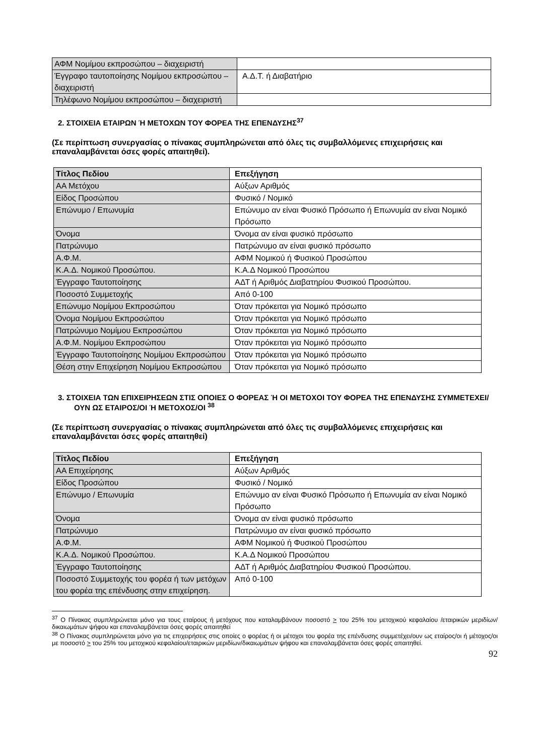| ΑΦΜ Νομίμου εκπροσώπου – διαχειριστή | |
| Έγγραφο ταυτοποίησης Νομίμου εκπροσώπου – διαχειριστή | Α.Δ.Τ. ή Διαβατήριο |
| Τηλέφωνο Νομίμου εκπροσώπου – διαχειριστή | |
2. ΣΤΟΙΧΕΙΑ ΕΤΑΙΡΩΝ Ή ΜΕΤΟΧΩΝ ΤΟΥ ΦΟΡΕΑ ΤΗΣ ΕΠΕΝΔΥΣΗΣ<sup>37</sup>
(Σε περίπτωση συνεργασίας ο πίνακας συμπληρώνεται από όλες τις συμβαλλόμενες επιχειρήσεις και επαναλαμβάνεται όσες φορές απαιτηθεί).
| Τίτλος Πεδίου | Επεξήγηση |
| --- | --- |
| ΑΑ Μετόχου | Αύξων Αριθμός |
| Είδος Προσώπου | Φυσικό / Νομικό |
| Επώνυμο / Επωνυμία | Επώνυμο αν είναι Φυσικό Πρόσωπο ή Επωνυμία αν είναι Νομικό Πρόσωπο |
| Όνομα | Όνομα αν είναι φυσικό πρόσωπο |
| Πατρώνυμο | Πατρώνυμο αν είναι φυσικό πρόσωπο |
| Α.Φ.Μ. | ΑΦΜ Νομικού ή Φυσικού Προσώπου |
| Κ.Α.Δ. Νομικού Προσώπου. | Κ.Α.Δ Νομικού Προσώπου |
| Έγγραφο Ταυτοποίησης | ΑΔΤ ή Αριθμός Διαβατηρίου Φυσικού Προσώπου. |
| Ποσοστό Συμμετοχής | Από 0-100 |
| Επώνυμο Νομίμου Εκπροσώπου | Όταν πρόκειται για Νομικό πρόσωπο |
| Όνομα Νομίμου Εκπροσώπου | Όταν πρόκειται για Νομικό πρόσωπο |
| Πατρώνυμο Νομίμου Εκπροσώπου | Όταν πρόκειται για Νομικό πρόσωπο |
| Α.Φ.Μ. Νομίμου Εκπροσώπου | Όταν πρόκειται για Νομικό πρόσωπο |
| Έγγραφο Ταυτοποίησης Νομίμου Εκπροσώπου | Όταν πρόκειται για Νομικό πρόσωπο |
| Θέση στην Επιχείρηση Νομίμου Εκπροσώπου | Όταν πρόκειται για Νομικό πρόσωπο |
3. ΣΤΟΙΧΕΙΑ ΤΩΝ ΕΠΙΧΕΙΡΗΣΕΩΝ ΣΤΙΣ ΟΠΟΙΕΣ Ο ΦΟΡΕΑΣ Ή ΟΙ ΜΕΤΟΧΟΙ ΤΟΥ ΦΟΡΕΑ ΤΗΣ ΕΠΕΝΔΥΣΗΣ ΣΥΜΜΕΤΕΧΕΙ/ΟΥΝ ΩΣ ΕΤΑΙΡΟΣ/ΟΙ Ή ΜΕΤΟΧΟΣ/ΟΙ <sup>38</sup>
(Σε περίπτωση συνεργασίας ο πίνακας συμπληρώνεται από όλες τις συμβαλλόμενες επιχειρήσεις και επαναλαμβάνεται όσες φορές απαιτηθεί)
| Τίτλος Πεδίου | Επεξήγηση |
| --- | --- |
| ΑΑ Επιχείρησης | Αύξων Αριθμός |
| Είδος Προσώπου | Φυσικό / Νομικό |
| Επώνυμο / Επωνυμία | Επώνυμο αν είναι Φυσικό Πρόσωπο ή Επωνυμία αν είναι Νομικό Πρόσωπο |
| Όνομα | Όνομα αν είναι φυσικό πρόσωπο |
| Πατρώνυμο | Πατρώνυμο αν είναι φυσικό πρόσωπο |
| Α.Φ.Μ. | ΑΦΜ Νομικού ή Φυσικού Προσώπου |
| Κ.Α.Δ. Νομικού Προσώπου. | Κ.Α.Δ Νομικού Προσώπου |
| Έγγραφο Ταυτοποίησης | ΑΔΤ ή Αριθμός Διαβατηρίου Φυσικού Προσώπου. |
| Ποσοστό Συμμετοχής του φορέα ή των μετόχων του φορέα της επένδυσης στην επιχείρηση. | Από 0-100 |
<sup>37</sup> Ο Πίνακας συμπληρώνεται μόνο για τους εταίρους ή μετόχους που καταλαμβάνουν ποσοστό > του 25% του μετοχικού κεφαλαίου /εταιρικών μεριδίων/δικαιωμάτων ψήφου και επαναλαμβάνεται όσες φορές απαιτηθεί
<sup>38</sup> Ο Πίνακας συμπληρώνεται μόνο για τις επιχειρήσεις στις οποίες ο φορέας ή οι μέτοχοι του φορέα της επένδυσης συμμετέχει/ουν ως εταίρος/οι ή μέτοχος/οι με ποσοστό > του 25% του μετοχικού κεφαλαίου/εταιρικών μεριδίων/δικαιωμάτων ψήφου και επαναλαμβάνεται όσες φορές απαιτηθεί.
92